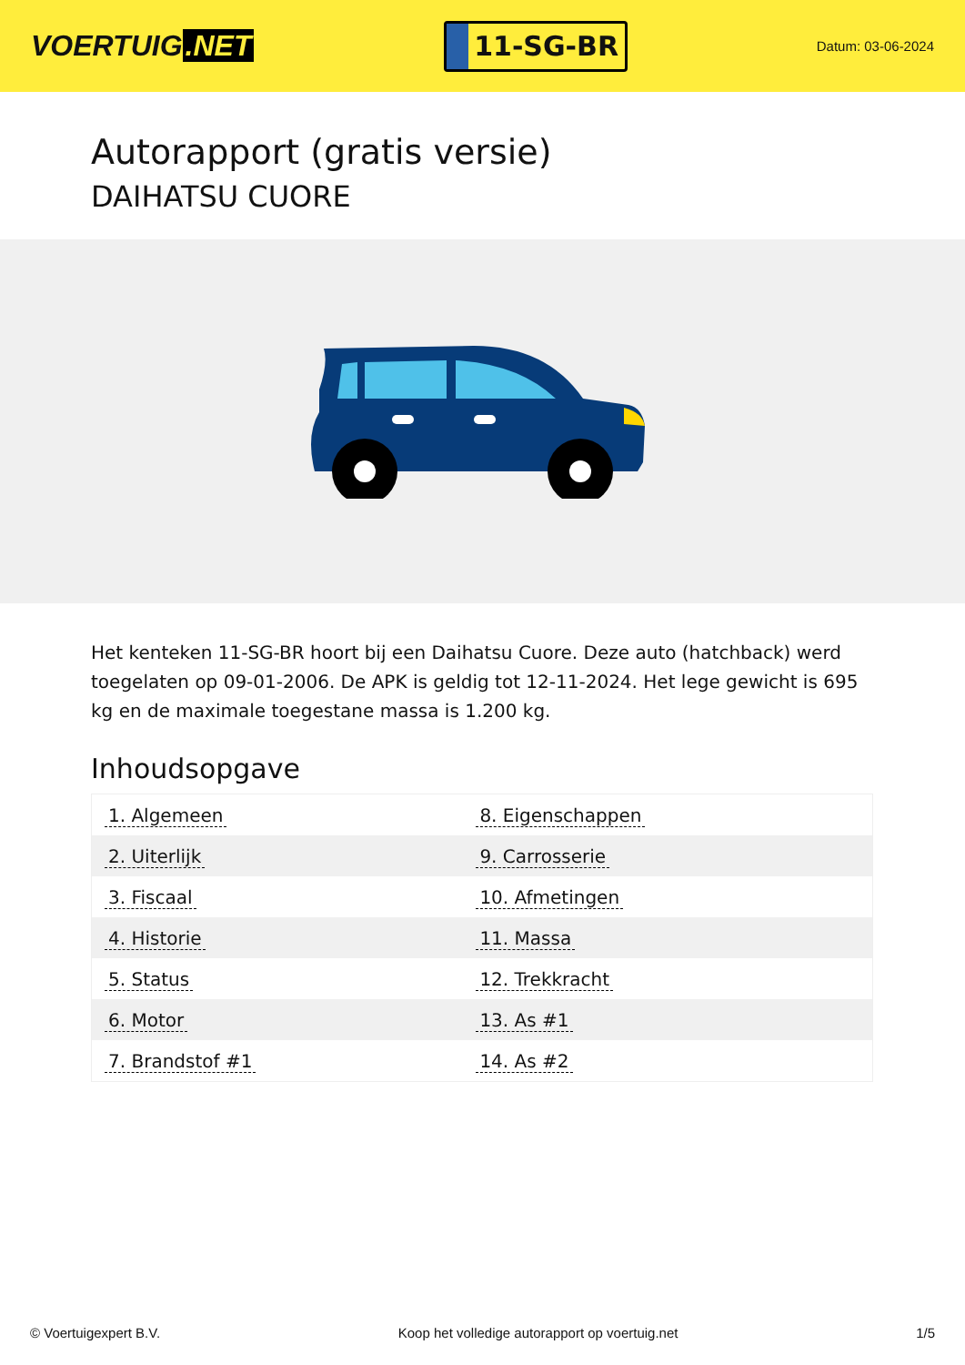VOERTUIG.NET
11-SG-BR
Datum: 03-06-2024
Autorapport (gratis versie)
DAIHATSU CUORE
Het kenteken 11-SG-BR hoort bij een Daihatsu Cuore. Deze auto (hatchback) werd toegelaten op 09-01-2006. De APK is geldig tot 12-11-2024. Het lege gewicht is 695 kg en de maximale toegestane massa is 1.200 kg.
Inhoudsopgave
| 1. Algemeen | 8. Eigenschappen |
| 2. Uiterlijk | 9. Carrosserie |
| 3. Fiscaal | 10. Afmetingen |
| 4. Historie | 11. Massa |
| 5. Status | 12. Trekkracht |
| 6. Motor | 13. As #1 |
| 7. Brandstof #1 | 14. As #2 |
© Voertuigexpert B.V. Koop het volledige autorapport op voertuig.net 1/5